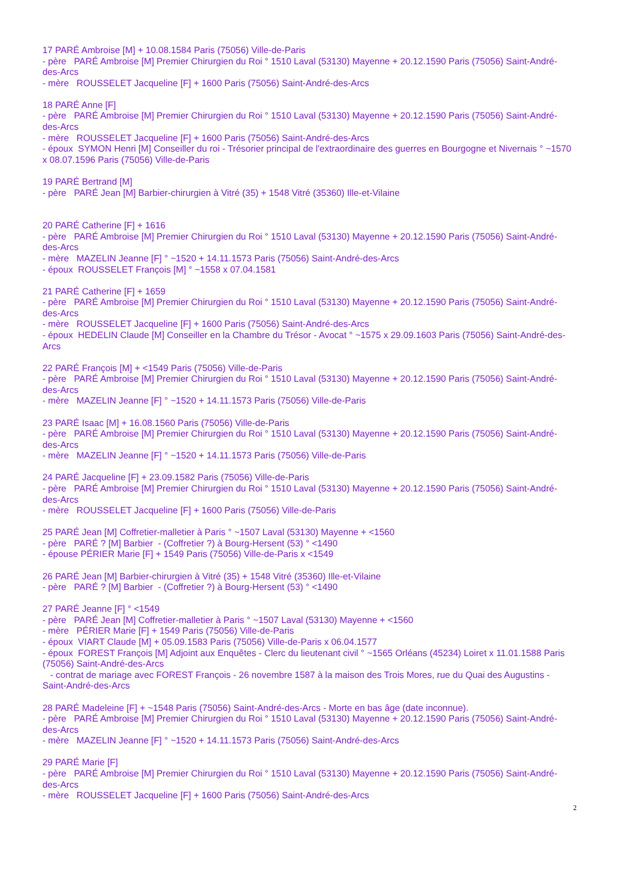17 PARÉ Ambroise [M] + 10.08.1584 Paris (75056) Ville-de-Paris
- père PARÉ Ambroise [M] Premier Chirurgien du Roi ° 1510 Laval (53130) Mayenne + 20.12.1590 Paris (75056) Saint-André-des-Arcs
- mère ROUSSELET Jacqueline [F] + 1600 Paris (75056) Saint-André-des-Arcs
18 PARÉ Anne [F]
- père PARÉ Ambroise [M] Premier Chirurgien du Roi ° 1510 Laval (53130) Mayenne + 20.12.1590 Paris (75056) Saint-André-des-Arcs
- mère ROUSSELET Jacqueline [F] + 1600 Paris (75056) Saint-André-des-Arcs
- époux SYMON Henri [M] Conseiller du roi - Trésorier principal de l'extraordinaire des guerres en Bourgogne et Nivernais ° ~1570 x 08.07.1596 Paris (75056) Ville-de-Paris
19 PARÉ Bertrand [M]
- père PARÉ Jean [M] Barbier-chirurgien à Vitré (35) + 1548 Vitré (35360) Ille-et-Vilaine
20 PARÉ Catherine [F] + 1616
- père PARÉ Ambroise [M] Premier Chirurgien du Roi ° 1510 Laval (53130) Mayenne + 20.12.1590 Paris (75056) Saint-André-des-Arcs
- mère MAZELIN Jeanne [F] ° ~1520 + 14.11.1573 Paris (75056) Saint-André-des-Arcs
- époux ROUSSELET François [M] ° ~1558 x 07.04.1581
21 PARÉ Catherine [F] + 1659
- père PARÉ Ambroise [M] Premier Chirurgien du Roi ° 1510 Laval (53130) Mayenne + 20.12.1590 Paris (75056) Saint-André-des-Arcs
- mère ROUSSELET Jacqueline [F] + 1600 Paris (75056) Saint-André-des-Arcs
- époux HEDELIN Claude [M] Conseiller en la Chambre du Trésor - Avocat ° ~1575 x 29.09.1603 Paris (75056) Saint-André-des-Arcs
22 PARÉ François [M] + <1549 Paris (75056) Ville-de-Paris
- père PARÉ Ambroise [M] Premier Chirurgien du Roi ° 1510 Laval (53130) Mayenne + 20.12.1590 Paris (75056) Saint-André-des-Arcs
- mère MAZELIN Jeanne [F] ° ~1520 + 14.11.1573 Paris (75056) Ville-de-Paris
23 PARÉ Isaac [M] + 16.08.1560 Paris (75056) Ville-de-Paris
- père PARÉ Ambroise [M] Premier Chirurgien du Roi ° 1510 Laval (53130) Mayenne + 20.12.1590 Paris (75056) Saint-André-des-Arcs
- mère MAZELIN Jeanne [F] ° ~1520 + 14.11.1573 Paris (75056) Ville-de-Paris
24 PARÉ Jacqueline [F] + 23.09.1582 Paris (75056) Ville-de-Paris
- père PARÉ Ambroise [M] Premier Chirurgien du Roi ° 1510 Laval (53130) Mayenne + 20.12.1590 Paris (75056) Saint-André-des-Arcs
- mère ROUSSELET Jacqueline [F] + 1600 Paris (75056) Ville-de-Paris
25 PARÉ Jean [M] Coffretier-malletier à Paris ° ~1507 Laval (53130) Mayenne + <1560
- père PARÉ ? [M] Barbier - (Coffretier ?) à Bourg-Hersent (53) ° <1490
- épouse PÉRIER Marie [F] + 1549 Paris (75056) Ville-de-Paris x <1549
26 PARÉ Jean [M] Barbier-chirurgien à Vitré (35) + 1548 Vitré (35360) Ille-et-Vilaine
- père PARÉ ? [M] Barbier - (Coffretier ?) à Bourg-Hersent (53) ° <1490
27 PARÉ Jeanne [F] ° <1549
- père PARÉ Jean [M] Coffretier-malletier à Paris ° ~1507 Laval (53130) Mayenne + <1560
- mère PÉRIER Marie [F] + 1549 Paris (75056) Ville-de-Paris
- époux VIART Claude [M] + 05.09.1583 Paris (75056) Ville-de-Paris x 06.04.1577
- époux FOREST François [M] Adjoint aux Enquêtes - Clerc du lieutenant civil ° ~1565 Orléans (45234) Loiret x 11.01.1588 Paris (75056) Saint-André-des-Arcs
- contrat de mariage avec FOREST François - 26 novembre 1587 à la maison des Trois Mores, rue du Quai des Augustins - Saint-André-des-Arcs
28 PARÉ Madeleine [F] + ~1548 Paris (75056) Saint-André-des-Arcs - Morte en bas âge (date inconnue).
- père PARÉ Ambroise [M] Premier Chirurgien du Roi ° 1510 Laval (53130) Mayenne + 20.12.1590 Paris (75056) Saint-André-des-Arcs
- mère MAZELIN Jeanne [F] ° ~1520 + 14.11.1573 Paris (75056) Saint-André-des-Arcs
29 PARÉ Marie [F]
- père PARÉ Ambroise [M] Premier Chirurgien du Roi ° 1510 Laval (53130) Mayenne + 20.12.1590 Paris (75056) Saint-André-des-Arcs
- mère ROUSSELET Jacqueline [F] + 1600 Paris (75056) Saint-André-des-Arcs
2